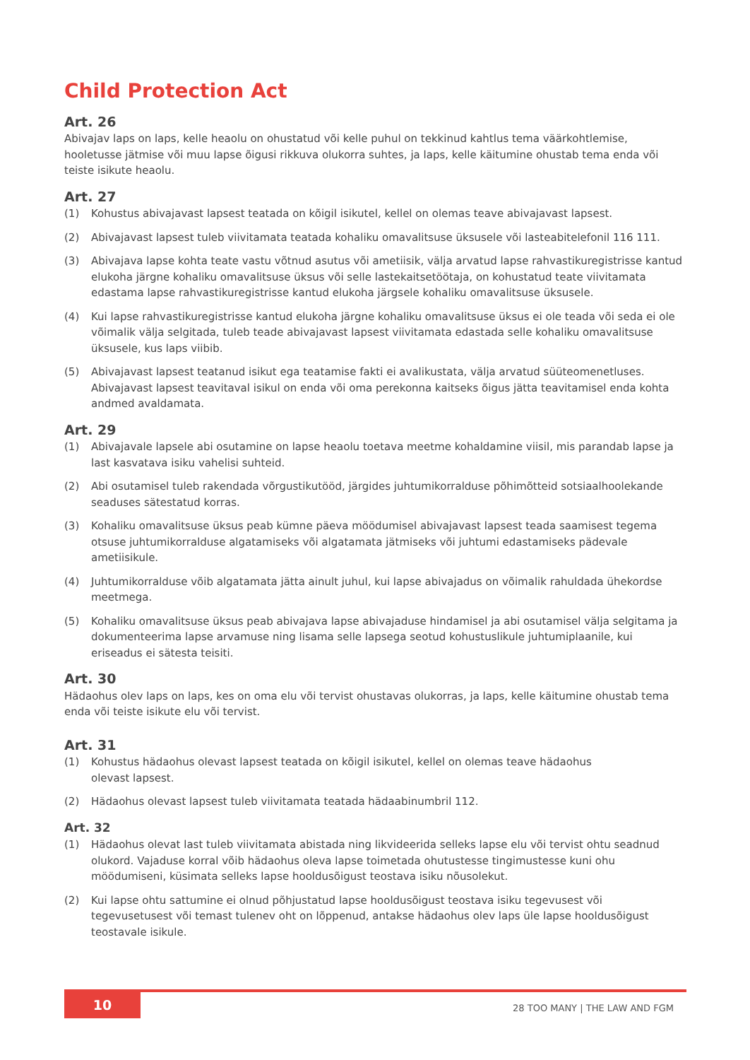Child Protection Act
Art. 26
Abivajav laps on laps, kelle heaolu on ohustatud või kelle puhul on tekkinud kahtlus tema väärkohtlemise, hooletusse jätmise või muu lapse õigusi rikkuva olukorra suhtes, ja laps, kelle käitumine ohustab tema enda või teiste isikute heaolu.
Art. 27
(1) Kohustus abivajavast lapsest teatada on kõigil isikutel, kellel on olemas teave abivajavast lapsest.
(2) Abivajavast lapsest tuleb viivitamata teatada kohaliku omavalitsuse üksusele või lasteabitelefonil 116 111.
(3) Abivajava lapse kohta teate vastu võtnud asutus või ametiisik, välja arvatud lapse rahvastikuregistrisse kantud elukoha järgne kohaliku omavalitsuse üksus või selle lastekaitsetöötaja, on kohustatud teate viivitamata edastama lapse rahvastikuregistrisse kantud elukoha järgsele kohaliku omavalitsuse üksusele.
(4) Kui lapse rahvastikuregistrisse kantud elukoha järgne kohaliku omavalitsuse üksus ei ole teada või seda ei ole võimalik välja selgitada, tuleb teade abivajavast lapsest viivitamata edastada selle kohaliku omavalitsuse üksusele, kus laps viibib.
(5) Abivajavast lapsest teatanud isikut ega teatamise fakti ei avalikustata, välja arvatud süüteomenetluses. Abivajavast lapsest teavitaval isikul on enda või oma perekonna kaitseks õigus jätta teavitamisel enda kohta andmed avaldamata.
Art. 29
(1) Abivajavale lapsele abi osutamine on lapse heaolu toetava meetme kohaldamine viisil, mis parandab lapse ja last kasvatava isiku vahelisi suhteid.
(2) Abi osutamisel tuleb rakendada võrgustikutööd, järgides juhtumikorralduse põhimõtteid sotsiaalhoolekande seaduses sätestatud korras.
(3) Kohaliku omavalitsuse üksus peab kümne päeva möödumisel abivajavast lapsest teada saamisest tegema otsuse juhtumikorralduse algatamiseks või algatamata jätmiseks või juhtumi edastamiseks pädevale ametiisikule.
(4) Juhtumikorralduse võib algatamata jätta ainult juhul, kui lapse abivajadus on võimalik rahuldada ühekordse meetmega.
(5) Kohaliku omavalitsuse üksus peab abivajava lapse abivajaduse hindamisel ja abi osutamisel välja selgitama ja dokumenteerima lapse arvamuse ning lisama selle lapsega seotud kohustuslikule juhtumiplaanile, kui eriseadus ei sätesta teisiti.
Art. 30
Hädaohus olev laps on laps, kes on oma elu või tervist ohustavas olukorras, ja laps, kelle käitumine ohustab tema enda või teiste isikute elu või tervist.
Art. 31
(1) Kohustus hädaohus olevast lapsest teatada on kõigil isikutel, kellel on olemas teave hädaohus
olevast lapsest.
(2) Hädaohus olevast lapsest tuleb viivitamata teatada hädaabinumbril 112.
Art. 32
(1) Hädaohus olevat last tuleb viivitamata abistada ning likvideerida selleks lapse elu või tervist ohtu seadnud olukord. Vajaduse korral võib hädaohus oleva lapse toimetada ohutustesse tingimustesse kuni ohu möödumiseni, küsimata selleks lapse hooldusõigust teostava isiku nõusolekut.
(2) Kui lapse ohtu sattumine ei olnud põhjustatud lapse hooldusõigust teostava isiku tegevusest või tegevusetusest või temast tulenev oht on lõppenud, antakse hädaohus olev laps üle lapse hooldusõigust teostavale isikule.
10
28 TOO MANY | THE LAW AND FGM